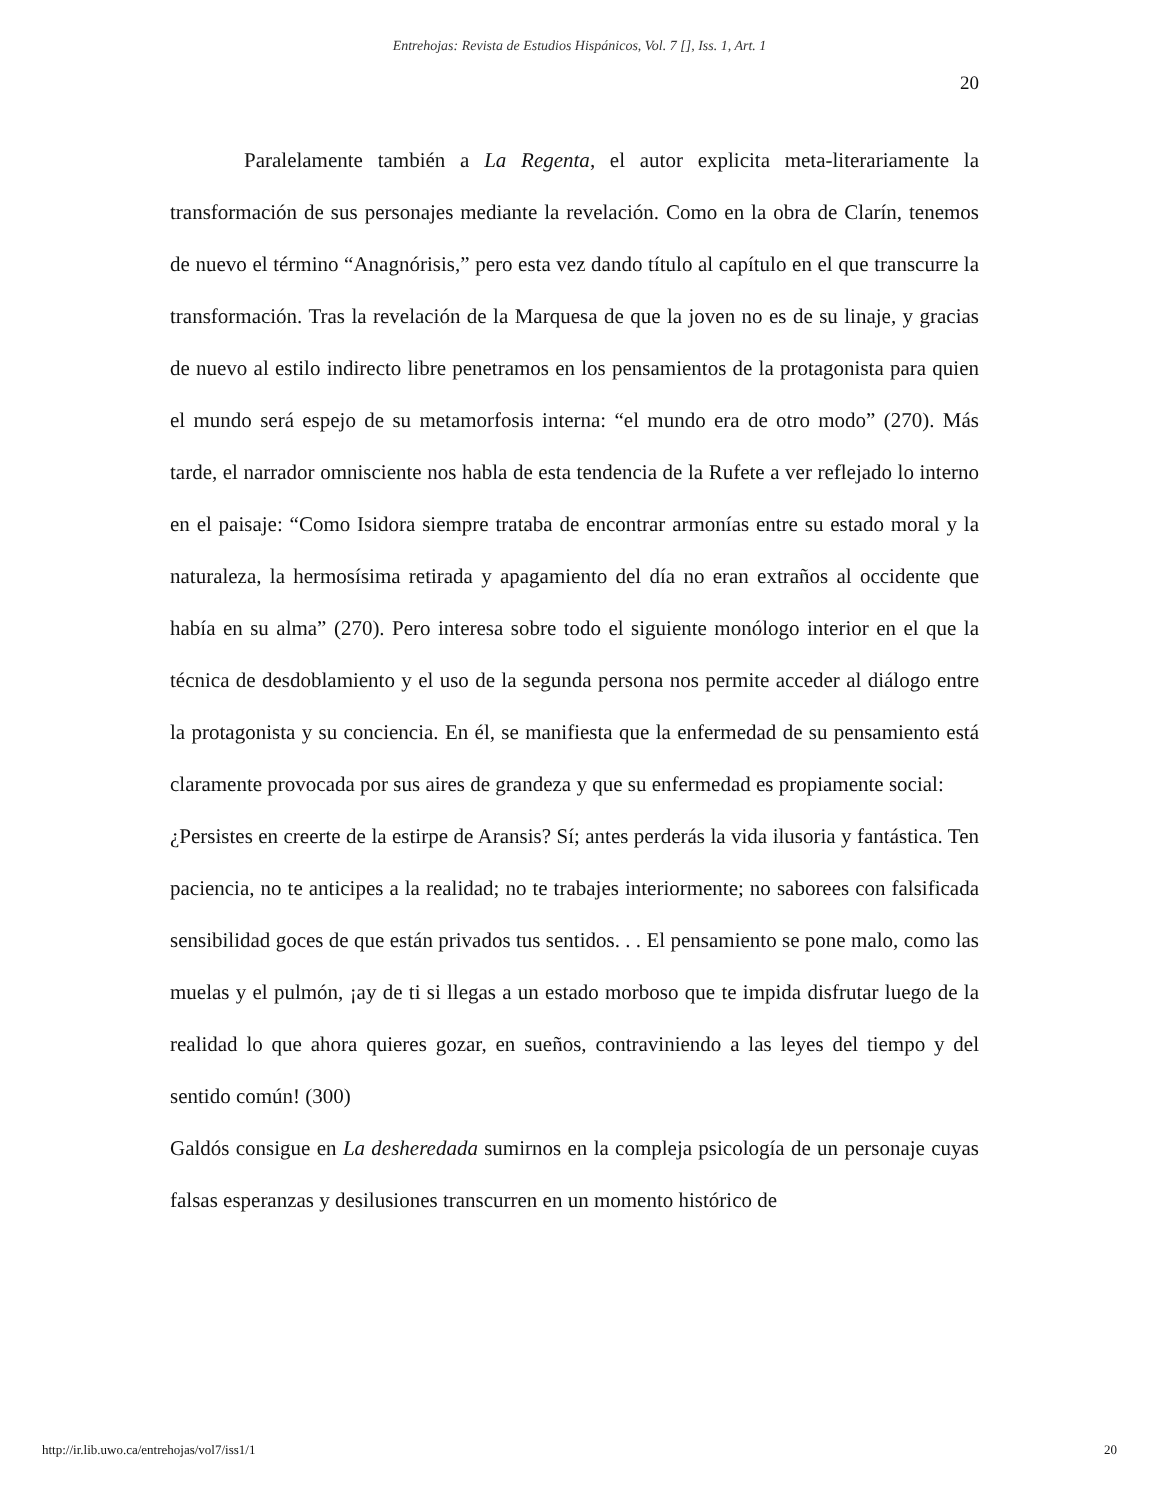Entrehojas: Revista de Estudios Hispánicos, Vol. 7 [], Iss. 1, Art. 1
20
Paralelamente también a La Regenta, el autor explicita meta-literariamente la transformación de sus personajes mediante la revelación. Como en la obra de Clarín, tenemos de nuevo el término “Anagnórisis,” pero esta vez dando título al capítulo en el que transcurre la transformación. Tras la revelación de la Marquesa de que la joven no es de su linaje, y gracias de nuevo al estilo indirecto libre penetramos en los pensamientos de la protagonista para quien el mundo será espejo de su metamorfosis interna: “el mundo era de otro modo” (270). Más tarde, el narrador omnisciente nos habla de esta tendencia de la Rufete a ver reflejado lo interno en el paisaje: “Como Isidora siempre trataba de encontrar armonías entre su estado moral y la naturaleza, la hermosísima retirada y apagamiento del día no eran extraños al occidente que había en su alma” (270). Pero interesa sobre todo el siguiente monólogo interior en el que la técnica de desdoblamiento y el uso de la segunda persona nos permite acceder al diálogo entre la protagonista y su conciencia. En él, se manifiesta que la enfermedad de su pensamiento está claramente provocada por sus aires de grandeza y que su enfermedad es propiamente social:
¿Persistes en creerte de la estirpe de Aransis? Sí; antes perderás la vida ilusoria y fantástica. Ten paciencia, no te anticipes a la realidad; no te trabajes interiormente; no saborees con falsificada sensibilidad goces de que están privados tus sentidos. . . El pensamiento se pone malo, como las muelas y el pulmón, ¡ay de ti si llegas a un estado morboso que te impida disfrutar luego de la realidad lo que ahora quieres gozar, en sueños, contraviniendo a las leyes del tiempo y del sentido común! (300)
Galdós consigue en La desheredada sumirnos en la compleja psicología de un personaje cuyas falsas esperanzas y desilusiones transcurren en un momento histórico de
http://ir.lib.uwo.ca/entrehojas/vol7/iss1/1 20